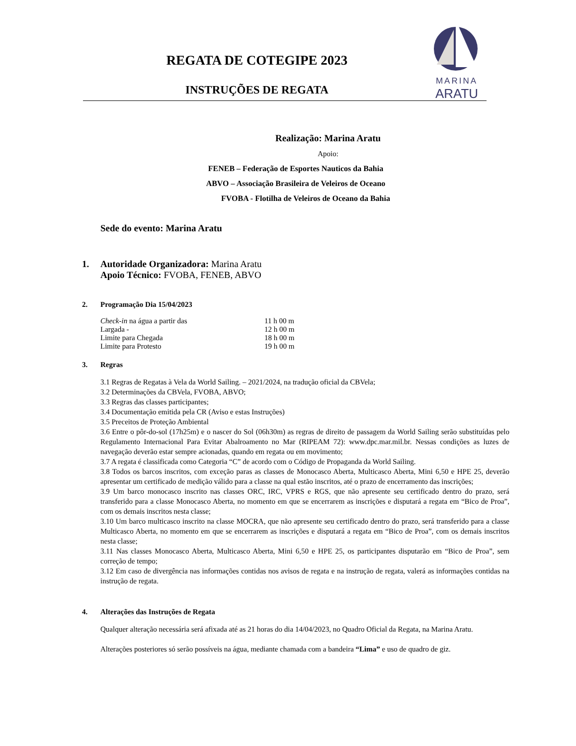REGATA DE COTEGIPE 2023
INSTRUÇÕES DE REGATA
MARINA
ARATU
Realização: Marina Aratu
Apoio:
FENEB – Federação de Esportes Nauticos da Bahia
ABVO – Associação Brasileira de Veleiros de Oceano
FVOBA - Flotilha de Veleiros de Oceano da Bahia
Sede do evento: Marina Aratu
1. Autoridade Organizadora: Marina Aratu
Apoio Técnico: FVOBA, FENEB, ABVO
2. Programação Dia 15/04/2023
| Check-in na água a partir das | 11 h 00 m |
| Largada - | 12 h 00 m |
| Limite para Chegada | 18 h 00 m |
| Limite para Protesto | 19 h 00 m |
3. Regras
3.1 Regras de Regatas à Vela da World Sailing. – 2021/2024, na tradução oficial da CBVela;
3.2 Determinações da CBVela, FVOBA, ABVO;
3.3 Regras das classes participantes;
3.4 Documentação emitida pela CR (Aviso e estas Instruções)
3.5 Preceitos de Proteção Ambiental
3.6 Entre o pôr-do-sol (17h25m) e o nascer do Sol (06h30m) as regras de direito de passagem da World Sailing serão substituídas pelo Regulamento Internacional Para Evitar Abalroamento no Mar (RIPEAM 72): www.dpc.mar.mil.br. Nessas condições as luzes de navegação deverão estar sempre acionadas, quando em regata ou em movimento;
3.7 A regata é classificada como Categoria “C” de acordo com o Código de Propaganda da World Sailing.
3.8 Todos os barcos inscritos, com exceção paras as classes de Monocasco Aberta, Multicasco Aberta, Mini 6,50 e HPE 25, deverão apresentar um certificado de medição válido para a classe na qual estão inscritos, até o prazo de encerramento das inscrições;
3.9 Um barco monocasco inscrito nas classes ORC, IRC, VPRS e RGS, que não apresente seu certificado dentro do prazo, será transferido para a classe Monocasco Aberta, no momento em que se encerrarem as inscrições e disputará a regata em “Bico de Proa”, com os demais inscritos nesta classe;
3.10 Um barco multicasco inscrito na classe MOCRA, que não apresente seu certificado dentro do prazo, será transferido para a classe Multicasco Aberta, no momento em que se encerrarem as inscrições e disputará a regata em “Bico de Proa”, com os demais inscritos nesta classe;
3.11 Nas classes Monocasco Aberta, Multicasco Aberta, Mini 6,50 e HPE 25, os participantes disputarão em “Bico de Proa”, sem correção de tempo;
3.12 Em caso de divergência nas informações contidas nos avisos de regata e na instrução de regata, valerá as informações contidas na instrução de regata.
4. Alterações das Instruções de Regata
Qualquer alteração necessária será afixada até as 21 horas do dia 14/04/2023, no Quadro Oficial da Regata, na Marina Aratu.
Alterações posteriores só serão possíveis na água, mediante chamada com a bandeira “Lima” e uso de quadro de giz.